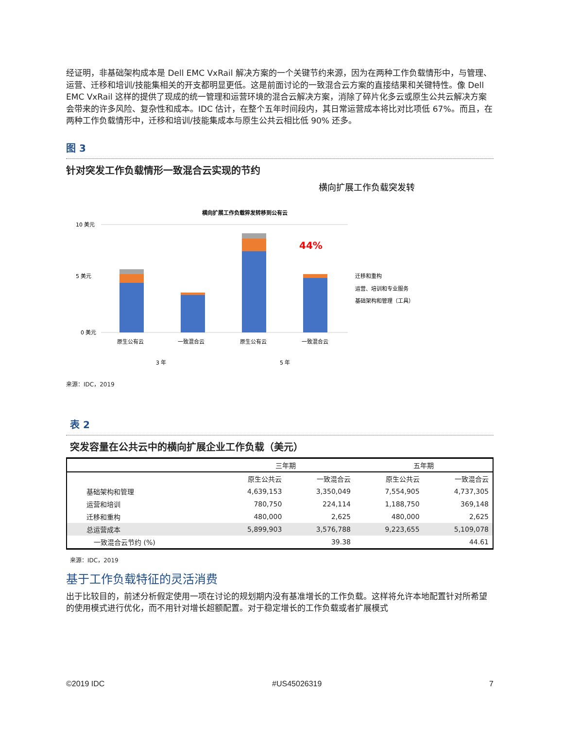经证明，非基础架构成本是 Dell EMC VxRail 解决方案的一个关键节约来源，因为在两种工作负载情形中，与管理、运营、迁移和培训/技能集相关的开支都明显更低。这是前面讨论的一致混合云方案的直接结果和关键特性。像 Dell EMC VxRail 这样的提供了现成的统一管理和运营环境的混合云解决方案，消除了碎片化多云或原生公共云解决方案会带来的许多风险、复杂性和成本。IDC 估计，在整个五年时间段内，其日常运营成本将比对比项低 67%。而且，在两种工作负载情形中，迁移和培训/技能集成本与原生公共云相比低 90% 还多。
图 3
针对突发工作负载情形一致混合云实现的节约
横向扩展工作负载突发转
横向扩展工作负载猝发转移到公有云
10 美元
0 美元
5 美元
44%
原生公有云
一致混合云
原生公有云
一致混合云
3 年
5 年
迁移和重构
运营、培训和专业服务
基础架构和管理（工具）
来源：IDC，2019
表 2
突发容量在公共云中的横向扩展企业工作负载（美元）
| | 三年期 | | 五年期 | |
| --- | --- | --- | --- | --- |
| | 原生公共云 | 一致混合云 | 原生公共云 | 一致混合云 |
| 基础架构和管理 | 4,639,153 | 3,350,049 | 7,554,905 | 4,737,305 |
| 运营和培训 | 780,750 | 224,114 | 1,188,750 | 369,148 |
| 迁移和重构 | 480,000 | 2,625 | 480,000 | 2,625 |
| 总运营成本 | 5,899,903 | 3,576,788 | 9,223,655 | 5,109,078 |
| 一致混合云节约 (%) | | 39.38 | | 44.61 |
来源：IDC，2019
基于工作负载特征的灵活消费
出于比较目的，前述分析假定使用一项在讨论的规划期内没有基准增长的工作负载。这样将允许本地配置针对所希望的使用模式进行优化，而不用针对增长超额配置。对于稳定增长的工作负载或者扩展模式
©2019 IDC #US45026319 7